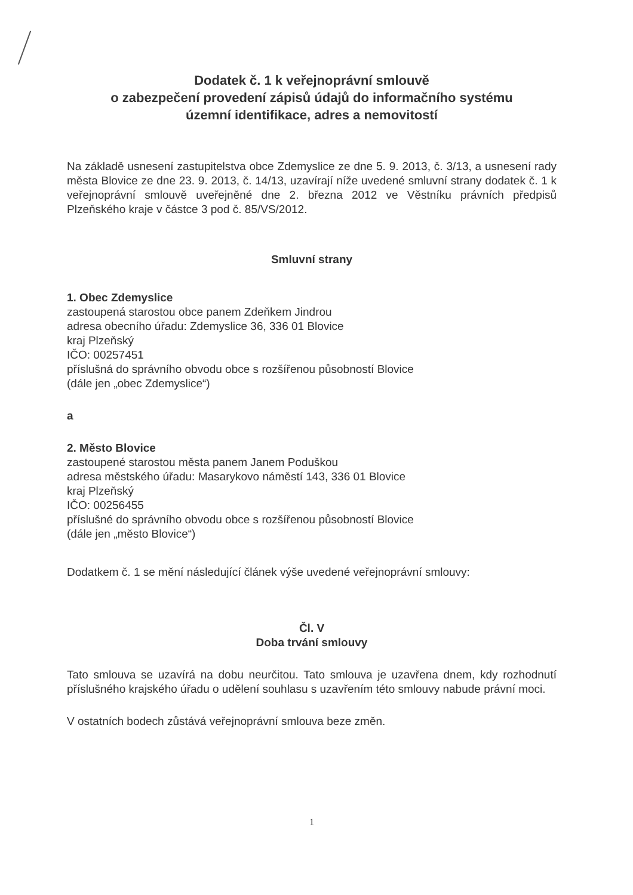Dodatek č. 1 k veřejnoprávní smlouvě
o zabezpečení provedení zápisů údajů do informačního systému
územní identifikace, adres a nemovitostí
Na základě usnesení zastupitelstva obce Zdemyslice ze dne 5. 9. 2013, č. 3/13, a usnesení rady města Blovice ze dne 23. 9. 2013, č. 14/13, uzavírají níže uvedené smluvní strany dodatek č. 1 k veřejnoprávní smlouvě uveřejněné dne 2. března 2012 ve Věstníku právních předpisů Plzeňského kraje v částce 3 pod č. 85/VS/2012.
Smluvní strany
1. Obec Zdemyslice
zastoupená starostou obce panem Zdeňkem Jindrou
adresa obecního úřadu: Zdemyslice 36, 336 01 Blovice
kraj Plzeňský
IČO: 00257451
příslušná do správního obvodu obce s rozšířenou působností Blovice
(dále jen „obec Zdemyslice“)
a
2. Město Blovice
zastoupené starostou města panem Janem Poduškou
adresa městského úřadu: Masarykovo náměstí 143, 336 01 Blovice
kraj Plzeňský
IČO: 00256455
příslušné do správního obvodu obce s rozšířenou působností Blovice
(dále jen „město Blovice“)
Dodatkem č. 1 se mění následující článek výše uvedené veřejnoprávní smlouvy:
Čl. V
Doba trvání smlouvy
Tato smlouva se uzavírá na dobu neurčitou. Tato smlouva je uzavřena dnem, kdy rozhodnutí příslušného krajského úřadu o udělení souhlasu s uzavřením této smlouvy nabude právní moci.
V ostatních bodech zůstává veřejnoprávní smlouva beze změn.
1